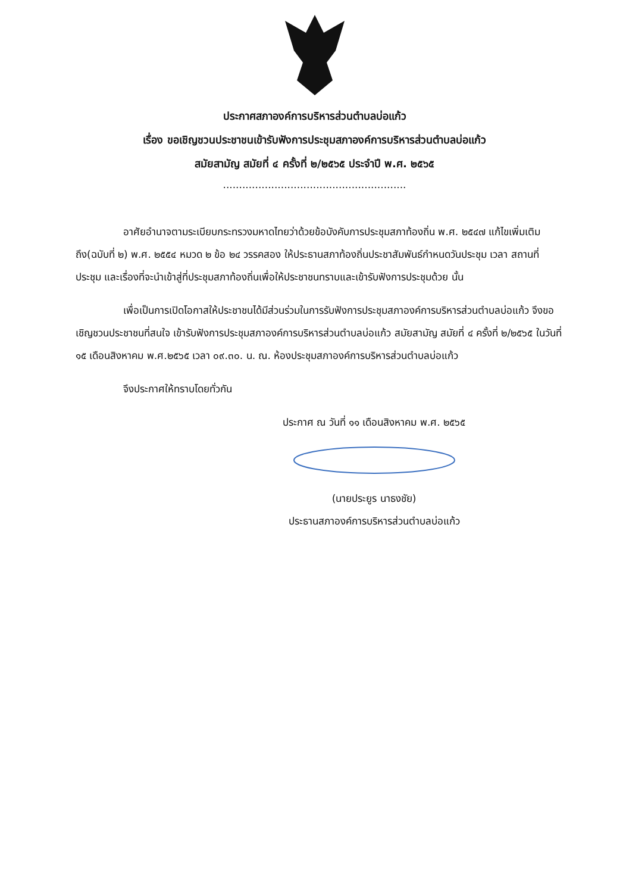ประกาศสภาองค์การบริหารส่วนตำบลบ่อแก้ว
เรื่อง ขอเชิญชวนประชาชนเข้ารับฟังการประชุมสภาองค์การบริหารส่วนตำบลบ่อแก้ว
สมัยสามัญ สมัยที่ ๔ ครั้งที่ ๒/๒๕๖๕ ประจำปี พ.ศ. ๒๕๖๕
.........................................................
อาศัยอำนาจตามระเบียบกระทรวงมหาดไทยว่าด้วยข้อบังคับการประชุมสภาท้องถิ่น พ.ศ. ๒๕๔๗ แก้ไขเพิ่มเติมถึง(ฉบับที่ ๒) พ.ศ. ๒๕๕๔ หมวด ๒ ข้อ ๒๔ วรรคสอง ให้ประธานสภาท้องถิ่นประชาสัมพันธ์กำหนดวันประชุม เวลา สถานที่ประชุม และเรื่องที่จะนำเข้าสู่ที่ประชุมสภาท้องถิ่นเพื่อให้ประชาชนทราบและเข้ารับฟังการประชุมด้วย นั้น
เพื่อเป็นการเปิดโอกาสให้ประชาชนได้มีส่วนร่วมในการรับฟังการประชุมสภาองค์การบริหารส่วนตำบลบ่อแก้ว จึงขอเชิญชวนประชาชนที่สนใจ เข้ารับฟังการประชุมสภาองค์การบริหารส่วนตำบลบ่อแก้ว สมัยสามัญ สมัยที่ ๔ ครั้งที่ ๒/๒๕๖๕ ในวันที่ ๑๕ เดือนสิงหาคม พ.ศ.๒๕๖๕ เวลา ๐๙.๓๐. น. ณ. ห้องประชุมสภาองค์การบริหารส่วนตำบลบ่อแก้ว
จึงประกาศให้ทราบโดยทั่วกัน
ประกาศ ณ วันที่ ๑๑ เดือนสิงหาคม พ.ศ. ๒๕๖๕
(นายประยูร นาธงชัย)
ประธานสภาองค์การบริหารส่วนตำบลบ่อแก้ว